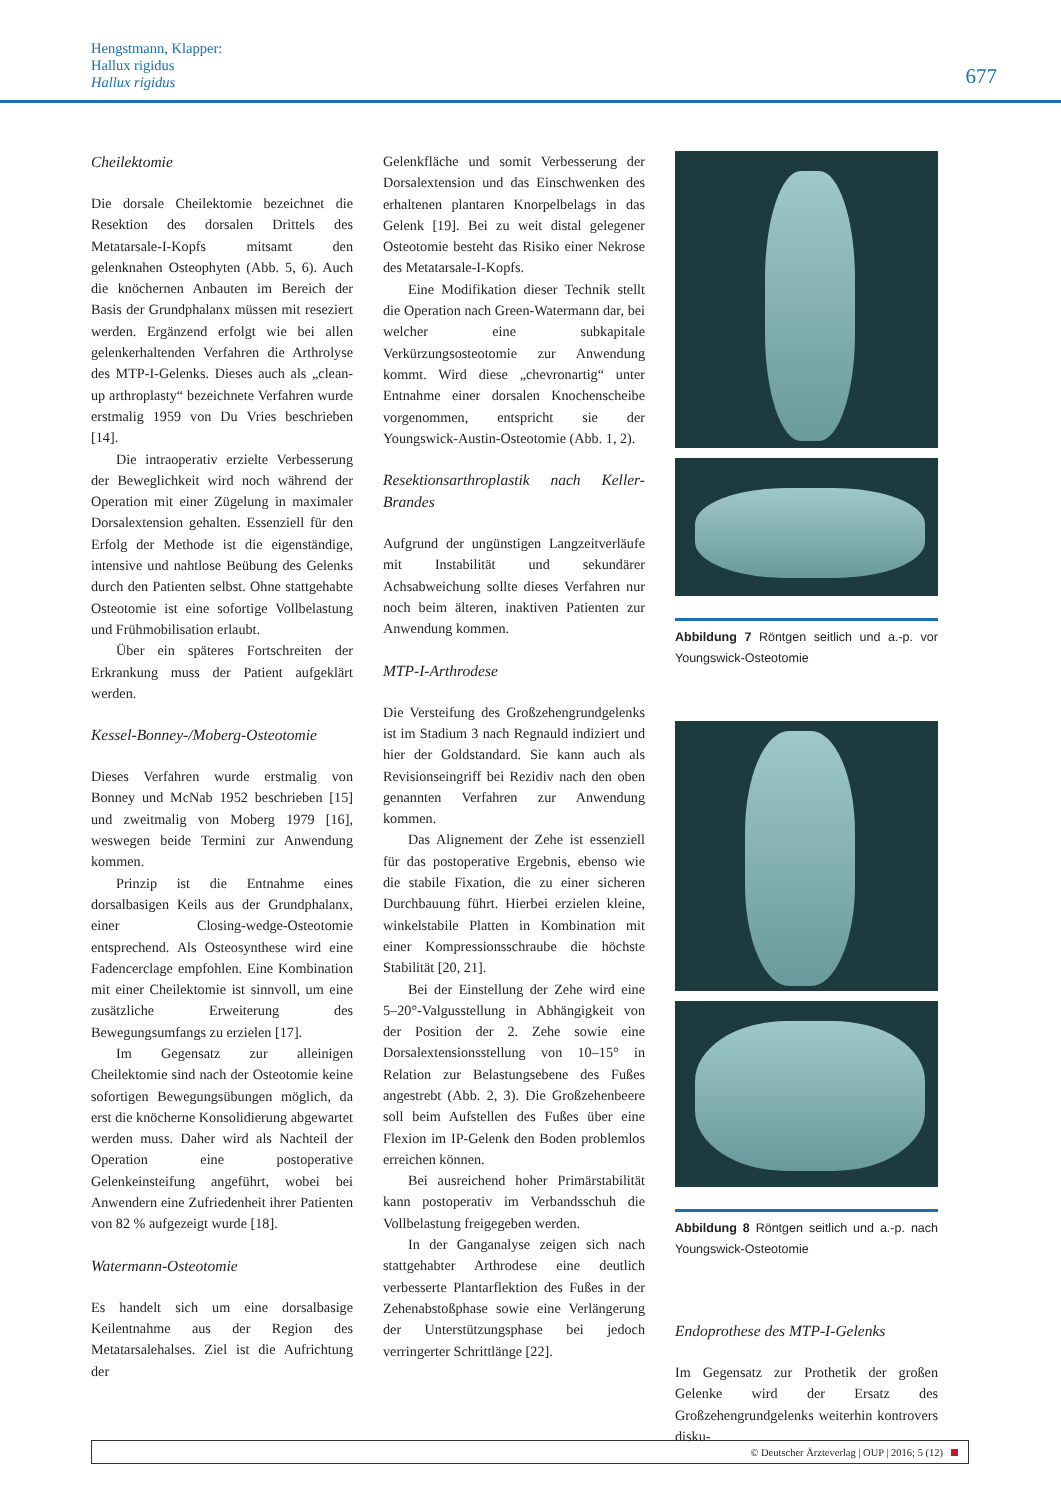Hengstmann, Klapper:
Hallux rigidus
Hallux rigidus
677
Cheilektomie
Die dorsale Cheilektomie bezeichnet die Resektion des dorsalen Drittels des Metatarsale-I-Kopfs mitsamt den gelenknahen Osteophyten (Abb. 5, 6). Auch die knöchernen Anbauten im Bereich der Basis der Grundphalanx müssen mit reseziert werden. Ergänzend erfolgt wie bei allen gelenkerhaltenden Verfahren die Arthrolyse des MTP-I-Gelenks. Dieses auch als „clean-up arthroplasty“ bezeichnete Verfahren wurde erstmalig 1959 von Du Vries beschrieben [14].
Die intraoperativ erzielte Verbesserung der Beweglichkeit wird noch während der Operation mit einer Zügelung in maximaler Dorsalextension gehalten. Essenziell für den Erfolg der Methode ist die eigenständige, intensive und nahtlose Beübung des Gelenks durch den Patienten selbst. Ohne stattgehabte Osteotomie ist eine sofortige Vollbelastung und Frühmobilisation erlaubt.
Über ein späteres Fortschreiten der Erkrankung muss der Patient aufgeklärt werden.
Kessel-Bonney-/Moberg-Osteotomie
Dieses Verfahren wurde erstmalig von Bonney und McNab 1952 beschrieben [15] und zweitmalig von Moberg 1979 [16], weswegen beide Termini zur Anwendung kommen.
Prinzip ist die Entnahme eines dorsalbasigen Keils aus der Grundphalanx, einer Closing-wedge-Osteotomie entsprechend. Als Osteosynthese wird eine Fadencerclage empfohlen. Eine Kombination mit einer Cheilektomie ist sinnvoll, um eine zusätzliche Erweiterung des Bewegungsumfangs zu erzielen [17].
Im Gegensatz zur alleinigen Cheilektomie sind nach der Osteotomie keine sofortigen Bewegungsübungen möglich, da erst die knöcherne Konsolidierung abgewartet werden muss. Daher wird als Nachteil der Operation eine postoperative Gelenkeinsteifung angeführt, wobei bei Anwendern eine Zufriedenheit ihrer Patienten von 82 % aufgezeigt wurde [18].
Watermann-Osteotomie
Es handelt sich um eine dorsalbasige Keilentnahme aus der Region des Metatarsalehalses. Ziel ist die Aufrichtung der
Gelenkfläche und somit Verbesserung der Dorsalextension und das Einschwenken des erhaltenen plantaren Knorpelbelags in das Gelenk [19]. Bei zu weit distal gelegener Osteotomie besteht das Risiko einer Nekrose des Metatarsale-I-Kopfs.
Eine Modifikation dieser Technik stellt die Operation nach Green-Watermann dar, bei welcher eine subkapitale Verkürzungsosteotomie zur Anwendung kommt. Wird diese „chevronartig“ unter Entnahme einer dorsalen Knochenscheibe vorgenommen, entspricht sie der Youngswick-Austin-Osteotomie (Abb. 1, 2).
Resektionsarthroplastik nach Keller-Brandes
Aufgrund der ungünstigen Langzeitverläufe mit Instabilität und sekundärer Achsabweichung sollte dieses Verfahren nur noch beim älteren, inaktiven Patienten zur Anwendung kommen.
MTP-I-Arthrodese
Die Versteifung des Großzehengrundgelenks ist im Stadium 3 nach Regnauld indiziert und hier der Goldstandard. Sie kann auch als Revisionseingriff bei Rezidiv nach den oben genannten Verfahren zur Anwendung kommen.
Das Alignement der Zehe ist essenziell für das postoperative Ergebnis, ebenso wie die stabile Fixation, die zu einer sicheren Durchbauung führt. Hierbei erzielen kleine, winkelstabile Platten in Kombination mit einer Kompressionsschraube die höchste Stabilität [20, 21].
Bei der Einstellung der Zehe wird eine 5–20°-Valgusstellung in Abhängigkeit von der Position der 2. Zehe sowie eine Dorsalextensionsstellung von 10–15° in Relation zur Belastungsebene des Fußes angestrebt (Abb. 2, 3). Die Großzehenbeere soll beim Aufstellen des Fußes über eine Flexion im IP-Gelenk den Boden problemlos erreichen können.
Bei ausreichend hoher Primärstabilität kann postoperativ im Verbandsschuh die Vollbelastung freigegeben werden.
In der Ganganalyse zeigen sich nach stattgehabter Arthrodese eine deutlich verbesserte Plantarflektion des Fußes in der Zehenabstoßphase sowie eine Verlängerung der Unterstützungsphase bei jedoch verringerter Schrittlänge [22].
Abbildung 7 Röntgen seitlich und a.-p. vor Youngswick-Osteotomie
Abbildung 8 Röntgen seitlich und a.-p. nach Youngswick-Osteotomie
Endoprothese des MTP-I-Gelenks
Im Gegensatz zur Prothetik der großen Gelenke wird der Ersatz des Großzehengrundgelenks weiterhin kontrovers disku-
© Deutscher Ärzteverlag | OUP | 2016; 5 (12)